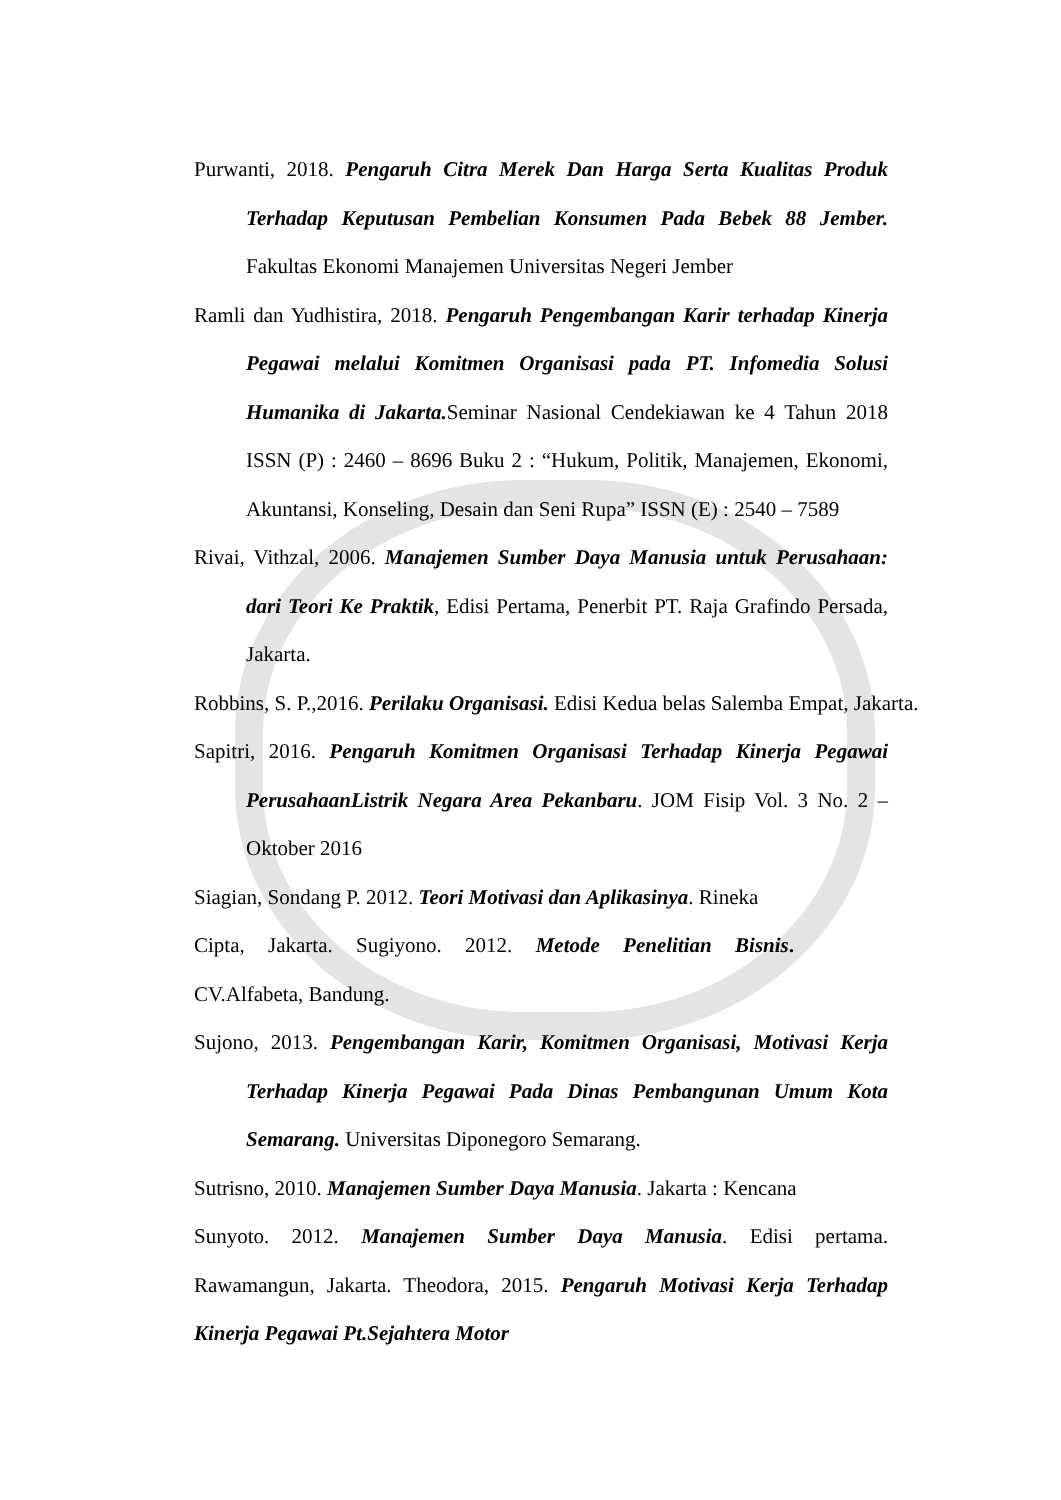Purwanti, 2018. Pengaruh Citra Merek Dan Harga Serta Kualitas Produk Terhadap Keputusan Pembelian Konsumen Pada Bebek 88 Jember. Fakultas Ekonomi Manajemen Universitas Negeri Jember
Ramli dan Yudhistira, 2018. Pengaruh Pengembangan Karir terhadap Kinerja Pegawai melalui Komitmen Organisasi pada PT. Infomedia Solusi Humanika di Jakarta. Seminar Nasional Cendekiawan ke 4 Tahun 2018 ISSN (P) : 2460 – 8696 Buku 2 : “Hukum, Politik, Manajemen, Ekonomi, Akuntansi, Konseling, Desain dan Seni Rupa” ISSN (E) : 2540 – 7589
Rivai, Vithzal, 2006. Manajemen Sumber Daya Manusia untuk Perusahaan: dari Teori Ke Praktik, Edisi Pertama, Penerbit PT. Raja Grafindo Persada, Jakarta.
Robbins, S. P.,2016. Perilaku Organisasi. Edisi Kedua belas Salemba Empat, Jakarta.
Sapitri, 2016. Pengaruh Komitmen Organisasi Terhadap Kinerja Pegawai PerusahaanListrik Negara Area Pekanbaru. JOM Fisip Vol. 3 No. 2 – Oktober 2016
Siagian, Sondang P. 2012. Teori Motivasi dan Aplikasinya. Rineka
Cipta, Jakarta. Sugiyono. 2012. Metode Penelitian Bisnis.
CV.Alfabeta, Bandung.
Sujono, 2013. Pengembangan Karir, Komitmen Organisasi, Motivasi Kerja Terhadap Kinerja Pegawai Pada Dinas Pembangunan Umum Kota Semarang. Universitas Diponegoro Semarang.
Sutrisno, 2010. Manajemen Sumber Daya Manusia. Jakarta : Kencana
Sunyoto. 2012. Manajemen Sumber Daya Manusia. Edisi pertama. Rawamangun, Jakarta. Theodora, 2015. Pengaruh Motivasi Kerja Terhadap Kinerja Pegawai Pt.Sejahtera Motor